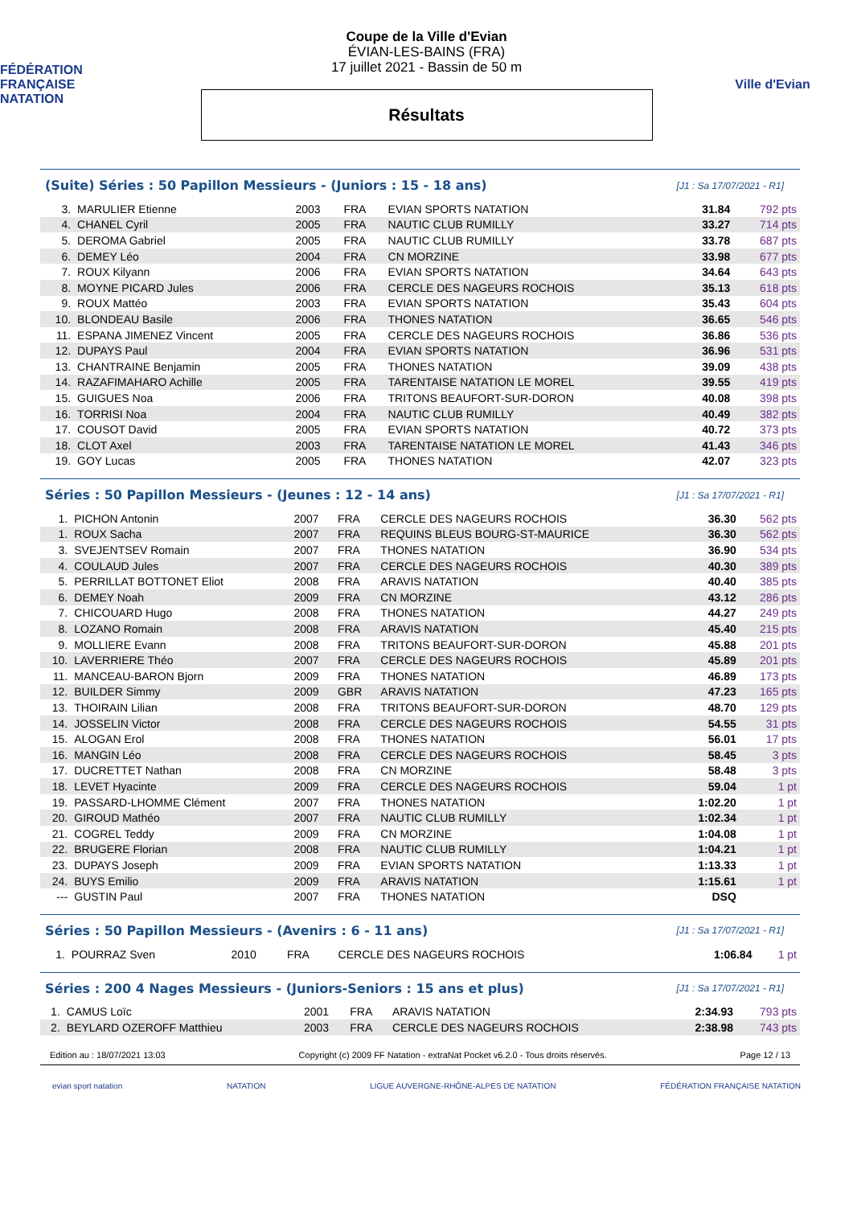FÉDÉRATION FRANÇAISE
NATATION
Coupe de la Ville d'Evian
ÉVIAN-LES-BAINS (FRA)
17 juillet 2021 - Bassin de 50 m
Résultats
Ville d'Evian
(Suite) Séries : 50 Papillon Messieurs - (Juniors : 15 - 18 ans) [J1 : Sa 17/07/2021 - R1]
| 3. | MARULIER Etienne | 2003 | FRA | EVIAN SPORTS NATATION | 31.84 | 792 pts |
| 4. | CHANEL Cyril | 2005 | FRA | NAUTIC CLUB RUMILLY | 33.27 | 714 pts |
| 5. | DEROMA Gabriel | 2005 | FRA | NAUTIC CLUB RUMILLY | 33.78 | 687 pts |
| 6. | DEMEY Léo | 2004 | FRA | CN MORZINE | 33.98 | 677 pts |
| 7. | ROUX Kilyann | 2006 | FRA | EVIAN SPORTS NATATION | 34.64 | 643 pts |
| 8. | MOYNE PICARD Jules | 2006 | FRA | CERCLE DES NAGEURS ROCHOIS | 35.13 | 618 pts |
| 9. | ROUX Mattéo | 2003 | FRA | EVIAN SPORTS NATATION | 35.43 | 604 pts |
| 10. | BLONDEAU Basile | 2006 | FRA | THONES NATATION | 36.65 | 546 pts |
| 11. | ESPANA JIMENEZ Vincent | 2005 | FRA | CERCLE DES NAGEURS ROCHOIS | 36.86 | 536 pts |
| 12. | DUPAYS Paul | 2004 | FRA | EVIAN SPORTS NATATION | 36.96 | 531 pts |
| 13. | CHANTRAINE Benjamin | 2005 | FRA | THONES NATATION | 39.09 | 438 pts |
| 14. | RAZAFIMAHARO Achille | 2005 | FRA | TARENTAISE NATATION LE MOREL | 39.55 | 419 pts |
| 15. | GUIGUES Noa | 2006 | FRA | TRITONS BEAUFORT-SUR-DORON | 40.08 | 398 pts |
| 16. | TORRISI Noa | 2004 | FRA | NAUTIC CLUB RUMILLY | 40.49 | 382 pts |
| 17. | COUSOT David | 2005 | FRA | EVIAN SPORTS NATATION | 40.72 | 373 pts |
| 18. | CLOT Axel | 2003 | FRA | TARENTAISE NATATION LE MOREL | 41.43 | 346 pts |
| 19. | GOY Lucas | 2005 | FRA | THONES NATATION | 42.07 | 323 pts |
Séries : 50 Papillon Messieurs - (Jeunes : 12 - 14 ans) [J1 : Sa 17/07/2021 - R1]
| 1. | PICHON Antonin | 2007 | FRA | CERCLE DES NAGEURS ROCHOIS | 36.30 | 562 pts |
| 1. | ROUX Sacha | 2007 | FRA | REQUINS BLEUS BOURG-ST-MAURICE | 36.30 | 562 pts |
| 3. | SVEJENTSEV Romain | 2007 | FRA | THONES NATATION | 36.90 | 534 pts |
| 4. | COULAUD Jules | 2007 | FRA | CERCLE DES NAGEURS ROCHOIS | 40.30 | 389 pts |
| 5. | PERRILLAT BOTTONET Eliot | 2008 | FRA | ARAVIS NATATION | 40.40 | 385 pts |
| 6. | DEMEY Noah | 2009 | FRA | CN MORZINE | 43.12 | 286 pts |
| 7. | CHICOUARD Hugo | 2008 | FRA | THONES NATATION | 44.27 | 249 pts |
| 8. | LOZANO Romain | 2008 | FRA | ARAVIS NATATION | 45.40 | 215 pts |
| 9. | MOLLIERE Evann | 2008 | FRA | TRITONS BEAUFORT-SUR-DORON | 45.88 | 201 pts |
| 10. | LAVERRIERE Théo | 2007 | FRA | CERCLE DES NAGEURS ROCHOIS | 45.89 | 201 pts |
| 11. | MANCEAU-BARON Bjorn | 2009 | FRA | THONES NATATION | 46.89 | 173 pts |
| 12. | BUILDER Simmy | 2009 | GBR | ARAVIS NATATION | 47.23 | 165 pts |
| 13. | THOIRAIN Lilian | 2008 | FRA | TRITONS BEAUFORT-SUR-DORON | 48.70 | 129 pts |
| 14. | JOSSELIN Victor | 2008 | FRA | CERCLE DES NAGEURS ROCHOIS | 54.55 | 31 pts |
| 15. | ALOGAN Erol | 2008 | FRA | THONES NATATION | 56.01 | 17 pts |
| 16. | MANGIN Léo | 2008 | FRA | CERCLE DES NAGEURS ROCHOIS | 58.45 | 3 pts |
| 17. | DUCRETTET Nathan | 2008 | FRA | CN MORZINE | 58.48 | 3 pts |
| 18. | LEVET Hyacinte | 2009 | FRA | CERCLE DES NAGEURS ROCHOIS | 59.04 | 1 pt |
| 19. | PASSARD-LHOMME Clément | 2007 | FRA | THONES NATATION | 1:02.20 | 1 pt |
| 20. | GIROUD Mathéo | 2007 | FRA | NAUTIC CLUB RUMILLY | 1:02.34 | 1 pt |
| 21. | COGREL Teddy | 2009 | FRA | CN MORZINE | 1:04.08 | 1 pt |
| 22. | BRUGERE Florian | 2008 | FRA | NAUTIC CLUB RUMILLY | 1:04.21 | 1 pt |
| 23. | DUPAYS Joseph | 2009 | FRA | EVIAN SPORTS NATATION | 1:13.33 | 1 pt |
| 24. | BUYS Emilio | 2009 | FRA | ARAVIS NATATION | 1:15.61 | 1 pt |
| --- | GUSTIN Paul | 2007 | FRA | THONES NATATION | DSQ | |
Séries : 50 Papillon Messieurs - (Avenirs : 6 - 11 ans) [J1 : Sa 17/07/2021 - R1]
| 1. | POURRAZ Sven | 2010 | FRA | CERCLE DES NAGEURS ROCHOIS | 1:06.84 | 1 pt |
Séries : 200 4 Nages Messieurs - (Juniors-Seniors : 15 ans et plus) [J1 : Sa 17/07/2021 - R1]
| 1. | CAMUS Loïc | 2001 | FRA | ARAVIS NATATION | 2:34.93 | 793 pts |
| 2. | BEYLARD OZEROFF Matthieu | 2003 | FRA | CERCLE DES NAGEURS ROCHOIS | 2:38.98 | 743 pts |
Edition au : 18/07/2021 13:03 Copyright (c) 2009 FF Natation - extraNat Pocket v6.2.0 - Tous droits réservés. Page 12 / 13
evian sport natation NATATION LIGUE AUVERGNE-RHÔNE-ALPES DE NATATION FÉDÉRATION FRANÇAISE NATATION